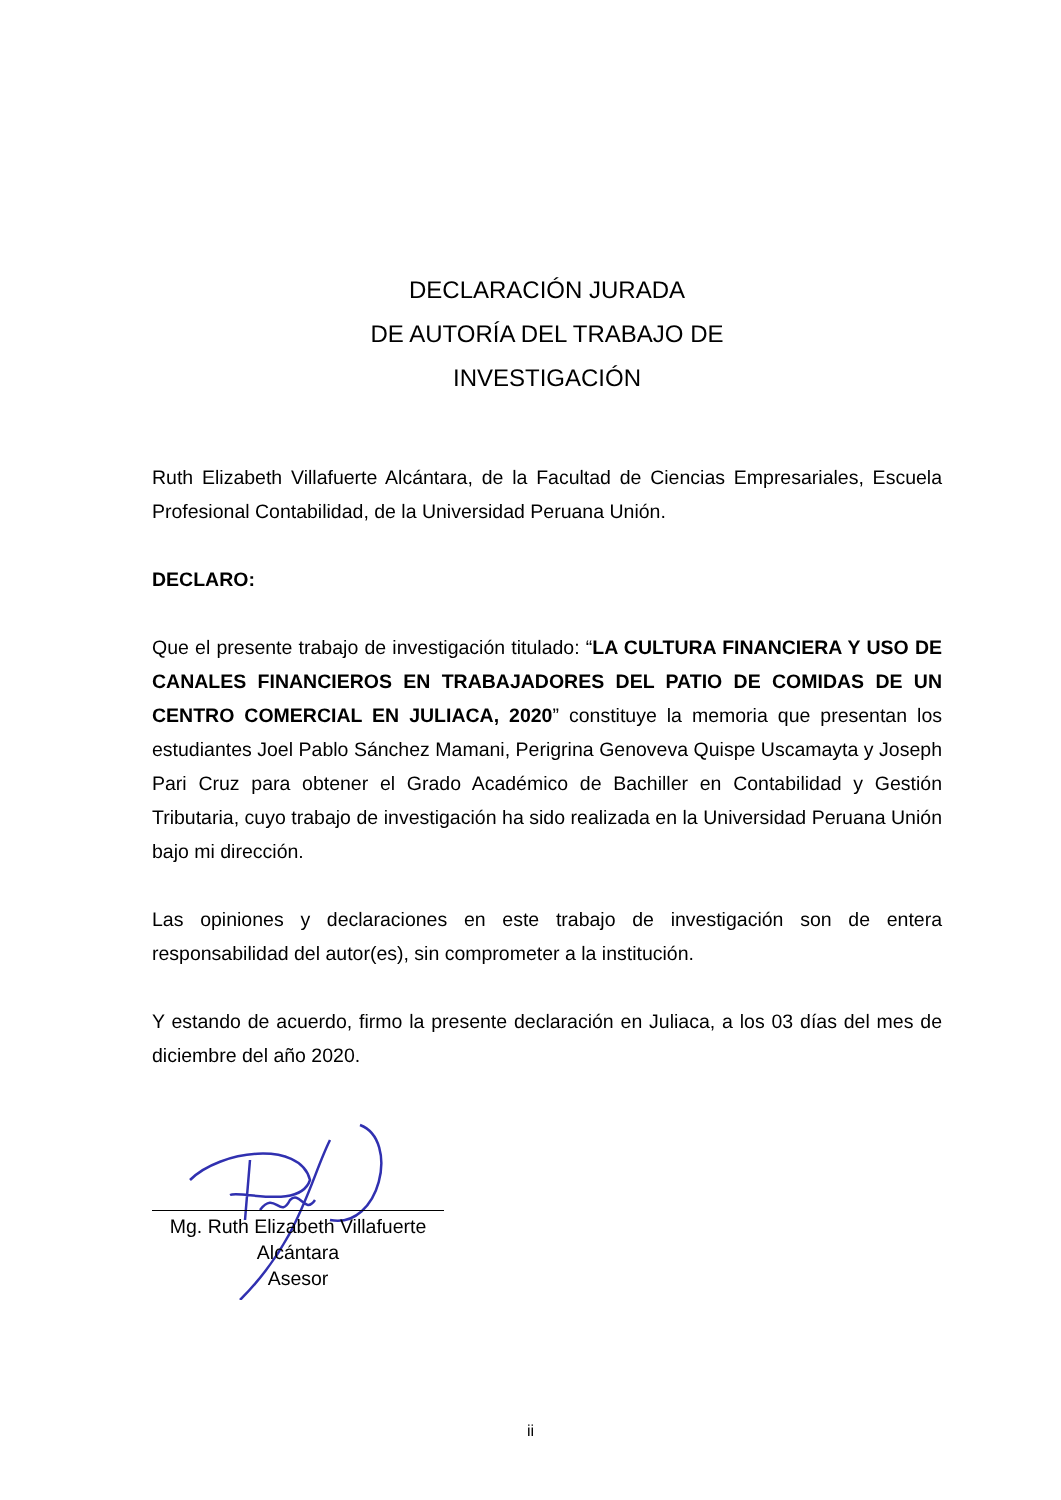DECLARACIÓN JURADA
DE AUTORÍA DEL TRABAJO DE
INVESTIGACIÓN
Ruth Elizabeth Villafuerte Alcántara, de la Facultad de Ciencias Empresariales, Escuela Profesional Contabilidad, de la Universidad Peruana Unión.
DECLARO:
Que el presente trabajo de investigación titulado: “LA CULTURA FINANCIERA Y USO DE CANALES FINANCIEROS EN TRABAJADORES DEL PATIO DE COMIDAS DE UN CENTRO COMERCIAL EN JULIACA, 2020” constituye la memoria que presentan los estudiantes Joel Pablo Sánchez Mamani, Perigrina Genoveva Quispe Uscamayta y Joseph Pari Cruz para obtener el Grado Académico de Bachiller en Contabilidad y Gestión Tributaria, cuyo trabajo de investigación ha sido realizada en la Universidad Peruana Unión bajo mi dirección.
Las opiniones y declaraciones en este trabajo de investigación son de entera responsabilidad del autor(es), sin comprometer a la institución.
Y estando de acuerdo, firmo la presente declaración en Juliaca, a los 03 días del mes de diciembre del año 2020.
Mg. Ruth Elizabeth Villafuerte
Alcántara
Asesor
ii